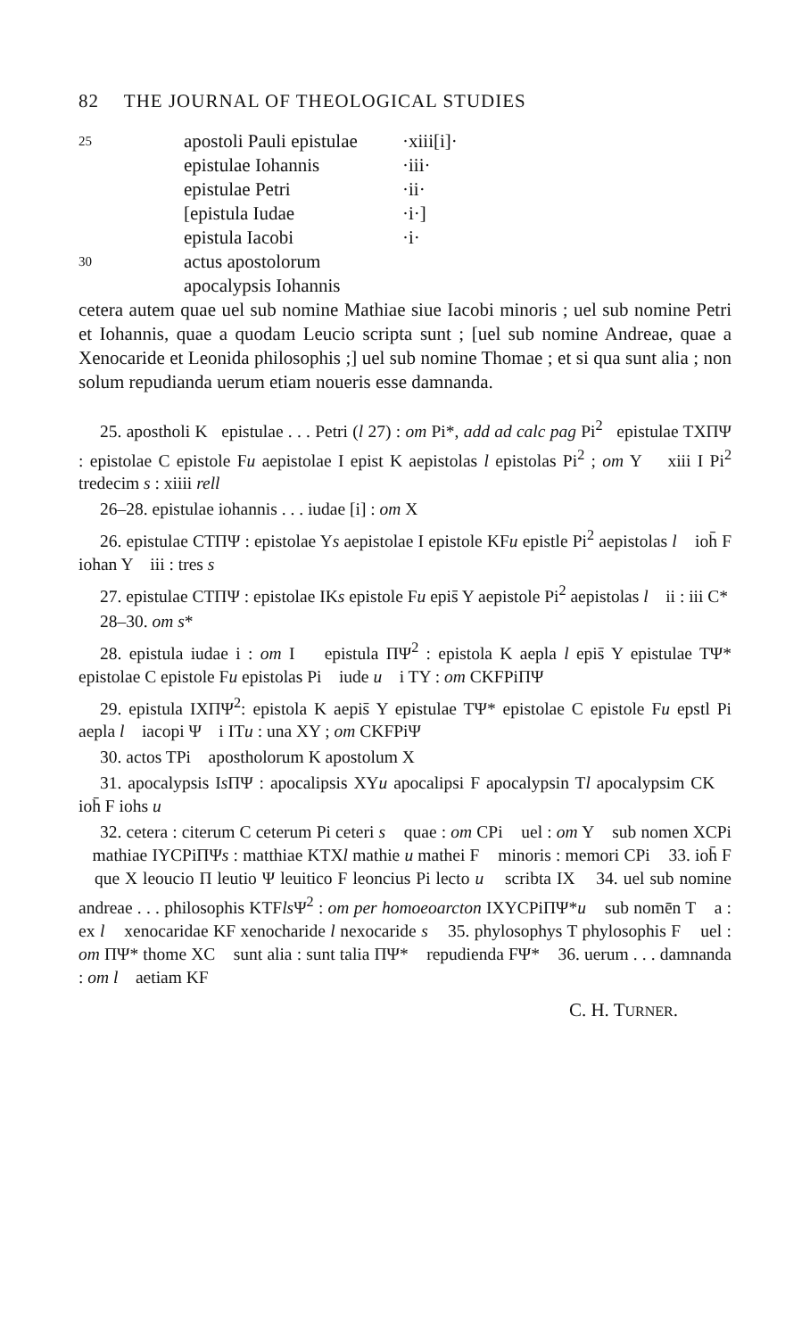82 THE JOURNAL OF THEOLOGICAL STUDIES
25
apostoli Pauli epistulae
·xiii[i]·
epistulae Iohannis
·iii·
epistulae Petri
·ii·
[epistula Iudae
·i·]
epistula Iacobi
·i·
30
actus apostolorum
apocalypsis Iohannis
cetera autem quae uel sub nomine Mathiae siue Iacobi minoris ; uel sub nomine Petri et Iohannis, quae a quodam Leucio scripta sunt ; [uel sub nomine Andreae, quae a Xenocaride et Leonida philosophis ;] uel sub nomine Thomae ; et si qua sunt alia ; non solum repudianda uerum etiam noueris esse damnanda.
25. apostholi K epistulae . . . Petri (l 27) : om Pi*, add ad calc pag Pi<sup>2</sup> epistulae TXΠΨ : epistolae C epistole Fu aepistolae I epist K aepistolas l epistolas Pi<sup>2</sup> ; om Y xiii I Pi<sup>2</sup> tredecim s : xiiii rell
26–28. epistulae iohannis . . . iudae [i] : om X
26. epistulae CTΠΨ : epistolae Ys aepistolae I epistole KFu epistle Pi<sup>2</sup> aepistolas l ioh̄ F iohan Y iii : tres s
27. epistulae CTΠΨ : epistolae IKs epistole Fu epis̄ Y aepistole Pi<sup>2</sup> aepistolas l ii : iii C*
28–30. om s*
28. epistula iudae i : om I epistula ΠΨ<sup>2</sup> : epistola K aepla l epis̄ Y epistulae TΨ* epistolae C epistole Fu epistolas Pi iude u i TY : om CKFPiΠΨ
29. epistula IXΠΨ<sup>2</sup>: epistola K aepis̄ Y epistulae TΨ* epistolae C epistole Fu epstl Pi aepla l iacopi Ψ i ITu : una XY ; om CKFPiΨ
30. actos TPi apostholorum K apostolum X
31. apocalypsis Is ΠΨ : apocalipsis XYu apocalipsi F apocalypsin Tl apocalypsim CK ioh̄ F iohs u
32. cetera : citerum C ceterum Pi ceteri s quae : om CPi uel : om Y sub nomen XCPi mathiae IYCPiΠΨs : matthiae KTXl mathie u mathei F minoris : memori CPi 33. ioh̄ F que X leoucio Π leutio Ψ leuitico F leoncius Pi lecto u scribta IX 34. uel sub nomine andreae . . . philosophis KTFls Ψ<sup>2</sup> : om per homoeoarcton IXYCPiΠΨ*u sub nomēn T a : ex l xenocaridae KF xenocharide l nexocaride s 35. phylosophys T phylosophis F uel : om ΠΨ* thome XC sunt alia : sunt talia ΠΨ* repudienda FΨ* 36. uerum . . . damnanda : om l aetiam KF
C. H. TURNER.